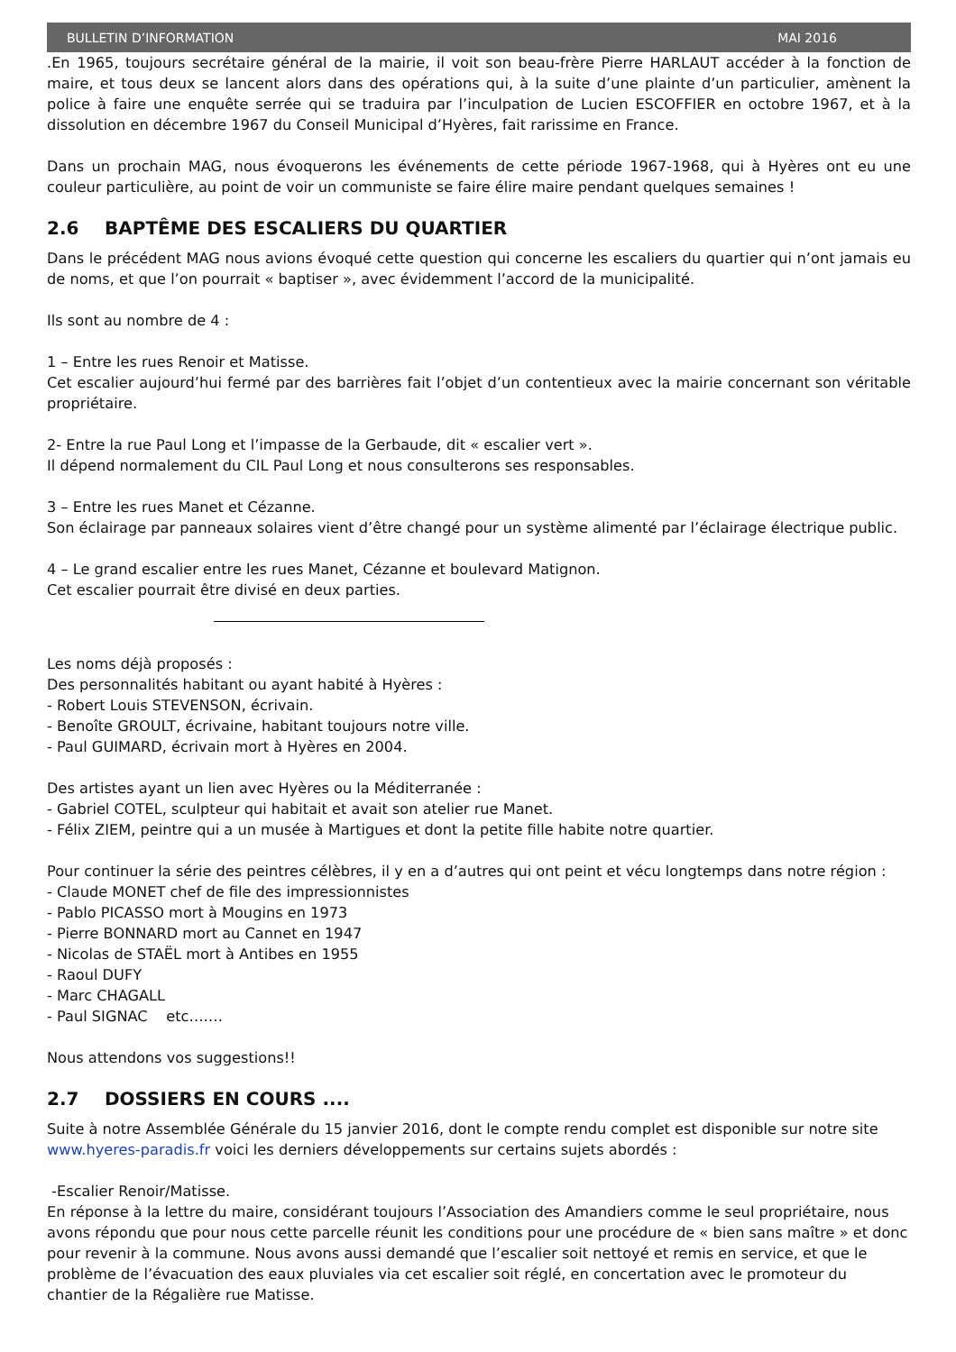BULLETIN D’INFORMATION MAI 2016
.En 1965, toujours secrétaire général de la mairie, il voit son beau-frère Pierre HARLAUT accéder à la fonction de maire, et tous deux se lancent alors dans des opérations qui, à la suite d’une plainte d’un particulier, amènent la police à faire une enquête serrée qui se traduira par l’inculpation de Lucien ESCOFFIER en octobre 1967, et à la dissolution en décembre 1967 du Conseil Municipal d’Hyères, fait rarissime en France.
Dans un prochain MAG, nous évoquerons les événements de cette période 1967-1968, qui à Hyères ont eu une couleur particulière, au point de voir un communiste se faire élire maire pendant quelques semaines !
2.6 BAPTÊME DES ESCALIERS DU QUARTIER
Dans le précédent MAG nous avions évoqué cette question qui concerne les escaliers du quartier qui n’ont jamais eu de noms, et que l’on pourrait « baptiser », avec évidemment l’accord de la municipalité.
Ils sont au nombre de 4 :
1 – Entre les rues Renoir et Matisse.
Cet escalier aujourd’hui fermé par des barrières fait l’objet d’un contentieux avec la mairie concernant son véritable propriétaire.
2- Entre la rue Paul Long et l’impasse de la Gerbaude, dit « escalier vert ».
Il dépend normalement du CIL Paul Long et nous consulterons ses responsables.
3 – Entre les rues Manet et Cézanne.
Son éclairage par panneaux solaires vient d’être changé pour un système alimenté par l’éclairage électrique public.
4 – Le grand escalier entre les rues Manet, Cézanne et boulevard Matignon.
Cet escalier pourrait être divisé en deux parties.
Les noms déjà proposés :
Des personnalités habitant ou ayant habité à Hyères :
- Robert Louis STEVENSON, écrivain.
- Benoîte GROULT, écrivaine, habitant toujours notre ville.
- Paul GUIMARD, écrivain mort à Hyères en 2004.
Des artistes ayant un lien avec Hyères ou la Méditerranée :
- Gabriel COTEL, sculpteur qui habitait et avait son atelier rue Manet.
- Félix ZIEM, peintre qui a un musée à Martigues et dont la petite fille habite notre quartier.
Pour continuer la série des peintres célèbres, il y en a d’autres qui ont peint et vécu longtemps dans notre région :
- Claude MONET chef de file des impressionnistes
- Pablo PICASSO mort à Mougins en 1973
- Pierre BONNARD mort au Cannet en 1947
- Nicolas de STAËL mort à Antibes en 1955
- Raoul DUFY
- Marc CHAGALL
- Paul SIGNAC etc…….
Nous attendons vos suggestions!!
2.7 DOSSIERS EN COURS ....
Suite à notre Assemblée Générale du 15 janvier 2016, dont le compte rendu complet est disponible sur notre site www.hyeres-paradis.fr voici les derniers développements sur certains sujets abordés :
-Escalier Renoir/Matisse.
En réponse à la lettre du maire, considérant toujours l’Association des Amandiers comme le seul propriétaire, nous avons répondu que pour nous cette parcelle réunit les conditions pour une procédure de « bien sans maître » et donc pour revenir à la commune. Nous avons aussi demandé que l’escalier soit nettoyé et remis en service, et que le problème de l’évacuation des eaux pluviales via cet escalier soit réglé, en concertation avec le promoteur du chantier de la Régalière rue Matisse.